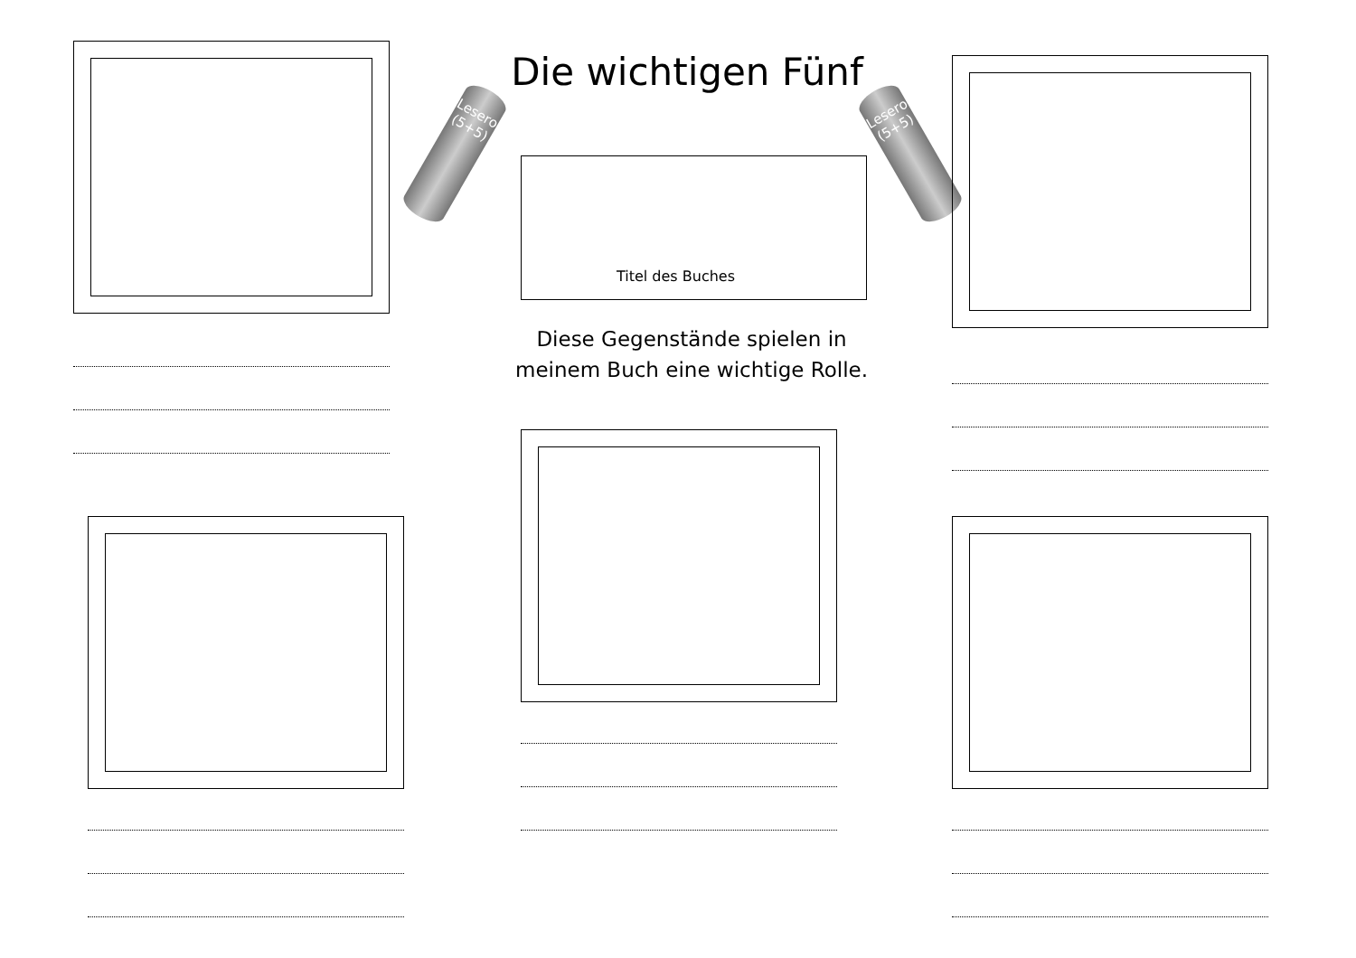Die wichtigen Fünf
Leserolle (5+5)
Leserolle (5+5)
Titel des Buches
Diese Gegenstände spielen in meinem Buch eine wichtige Rolle.